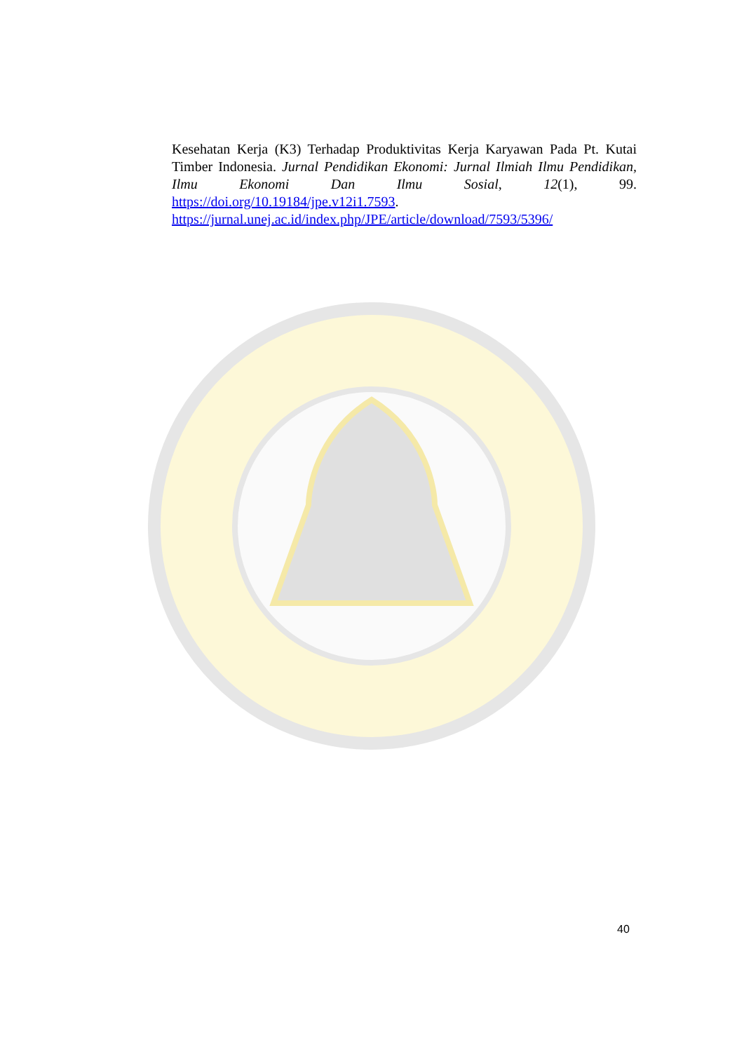Kesehatan Kerja (K3) Terhadap Produktivitas Kerja Karyawan Pada Pt. Kutai Timber Indonesia. Jurnal Pendidikan Ekonomi: Jurnal Ilmiah Ilmu Pendidikan, Ilmu Ekonomi Dan Ilmu Sosial, 12(1), 99. https://doi.org/10.19184/jpe.v12i1.7593.
https://jurnal.unej.ac.id/index.php/JPE/article/download/7593/5396/
40